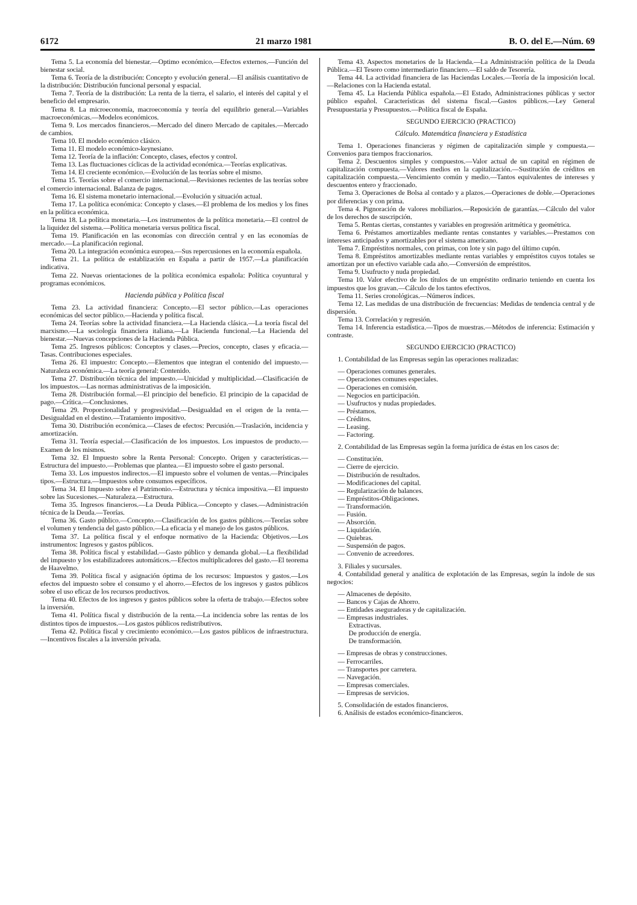6172 21 marzo 1981 B. O. del E.—Núm. 69
Tema 5. La economía del bienestar.—Optimo económico.—Efectos externos.—Función del bienestar social.
Tema 6. Teoría de la distribución: Concepto y evolución general.—El análisis cuantitativo de la distribución: Distribución funcional personal y espacial.
Tema 7. Teoría de la distribución: La renta de la tierra, el salario, el interés del capital y el beneficio del empresario.
Tema 8. La microeconomía, macroeconomía y teoría del equilibrio general.—Variables macroeconómicas.—Modelos económicos.
Tema 9. Los mercados financieros.—Mercado del dinero Mercado de capitales.—Mercado de cambios.
Tema 10. El modelo económico clásico.
Tema 11. El modelo económico-keynesiano.
Tema 12. Teoría de la inflación: Concepto, clases, efectos y control.
Tema 13. Las fluctuaciones cíclicas de la actividad económica.—Teorías explicativas.
Tema 14. El creciente económico.—Evolución de las teorías sobre el mismo.
Tema 15. Teorías sobre el comercio internacional.—Revisiones recientes de las teorías sobre el comercio internacional. Balanza de pagos.
Tema 16. El sistema monetario internacional.—Evolución y situación actual.
Tema 17. La política económica: Concepto y clases.—El problema de los medios y los fines en la política económica.
Tema 18. La política monetaria.—Los instrumentos de la política monetaria.—El control de la liquidez del sistema.—Política monetaria versus política fiscal.
Tema 19. Planificación en las economías con dirección central y en las economías de mercado.—La planificación regional.
Tema 20. La integración económica europea.—Sus repercusiones en la economía española.
Tema 21. La política de establización en España a partir de 1957.—La planificación indicativa.
Tema 22. Nuevas orientaciones de la política económica española: Política coyuntural y programas económicos.
Hacienda pública y Política fiscal
Tema 23. La actividad financiera: Concepto.—El sector público.—Las operaciones económicas del sector público.—Hacienda y política fiscal.
Tema 24. Teorías sobre la actividad financiera.—La Hacienda clásica.—La teoría fiscal del marxismo.—La sociología financiera italiana.—La Hacienda funcional.—La Hacienda del bienestar.—Nuevas concepciones de la Hacienda Pública.
Tema 25. Ingresos públicos: Conceptos y clases.—Precios, concepto, clases y eficacia.—Tasas. Contribuciones especiales.
Tema 26. El impuesto: Concepto.—Elementos que integran el contenido del impuesto.—Naturaleza económica.—La teoría general: Contenido.
Tema 27. Distribución técnica del impuesto.—Unicidad y multiplicidad.—Clasificación de los impuestos.—Las normas administrativas de la imposición.
Tema 28. Distribución formal.—El principio del beneficio. El principio de la capacidad de pago.—Crítica.—Conclusiones.
Tema 29. Proporcionalidad y progresividad.—Desigualdad en el origen de la renta.—Desigualdad en el destino.—Tratamiento impositivo.
Tema 30. Distribución económica.—Clases de efectos: Percusión.—Traslación, incidencia y amortización.
Tema 31. Teoría especial.—Clasificación de los impuestos. Los impuestos de producto.—Examen de los mismos.
Tema 32. El Impuesto sobre la Renta Personal: Concepto. Origen y características.—Estructura del impuesto.—Problemas que plantea.—El impuesto sobre el gasto personal.
Tema 33. Los impuestos indirectos.—El impuesto sobre el volumen de ventas.—Principales tipos.—Estructura.—Impuestos sobre consumos específicos.
Tema 34. El Impuesto sobre el Patrimonio.—Estructura y técnica impositiva.—El impuesto sobre las Sucesiones.—Naturaleza.—Estructura.
Tema 35. Ingresos financieros.—La Deuda Pública.—Concepto y clases.—Administración técnica de la Deuda.—Teorías.
Tema 36. Gasto público.—Concepto.—Clasificación de los gastos públicos.—Teorías sobre el volumen y tendencia del gasto público.—La eficacia y el manejo de los gastos públicos.
Tema 37. La política fiscal y el enfoque normativo de la Hacienda: Objetivos.—Los instrumentos: Ingresos y gastos públicos.
Tema 38. Política fiscal y estabilidad.—Gasto público y demanda global.—La flexibilidad del impuesto y los estabilizadores automáticos.—Efectos multiplicadores del gasto.—El teorema de Haavelmo.
Tema 39. Política fiscal y asignación óptima de los recursos: Impuestos y gastos.—Los efectos del impuesto sobre el consumo y el ahorro.—Efectos de los ingresos y gastos públicos sobre el uso eficaz de los recursos productivos.
Tema 40. Efectos de los ingresos y gastos públicos sobre la oferta de trabajo.—Efectos sobre la inversión.
Tema 41. Política fiscal y distribución de la renta.—La incidencia sobre las rentas de los distintos tipos de impuestos.—Los gastos públicos redistributivos.
Tema 42. Política fiscal y crecimiento económico.—Los gastos públicos de infraestructura.—Incentivos fiscales a la inversión privada.
Tema 43. Aspectos monetarios de la Hacienda.—La Administración política de la Deuda Pública.—El Tesoro como intermediario financiero.—El saldo de Tesorería.
Tema 44. La actividad financiera de las Haciendas Locales.—Teoría de la imposición local.—Relaciones con la Hacienda estatal.
Tema 45. La Hacienda Pública española.—El Estado, Administraciones públicas y sector público español. Características del sistema fiscal.—Gastos públicos.—Ley General Presupuestaria y Presupuestos.—Política fiscal de España.
SEGUNDO EJERCICIO (PRACTICO)
Cálculo. Matemática financiera y Estadística
Tema 1. Operaciones financieras y régimen de capitalización simple y compuesta.—Convenios para tiempos fraccionarios.
Tema 2. Descuentos simples y compuestos.—Valor actual de un capital en régimen de capitalización compuesta.—Valores medios en la capitalización.—Sustitución de créditos en capitalización compuesta.—Vencimiento común y medio.—Tantos equivalentes de intereses y descuentos entero y fraccionado.
Tema 3. Operaciones de Bolsa al contado y a plazos.—Operaciones de doble.—Operaciones por diferencias y con prima.
Tema 4. Pignoración de valores mobiliarios.—Reposición de garantías.—Cálculo del valor de los derechos de suscripción.
Tema 5. Rentas ciertas, constantes y variables en progresión aritmética y geométrica.
Tema 6. Préstamos amortizables mediante rentas constantes y variables.—Prestamos con intereses anticipados y amortizables por el sistema americano.
Tema 7. Empréstitos normales, con primas, con lote y sin pago del último cupón.
Tema 8. Empréstitos amortizables mediante rentas variables y empréstitos cuyos totales se amortizan por un efectivo variable cada año.—Conversión de empréstitos.
Tema 9. Usufructo y nuda propiedad.
Tema 10. Valor efectivo de los títulos de un empréstito ordinario teniendo en cuenta los impuestos que los gravan.—Cálculo de los tantos efectivos.
Tema 11. Series cronológicas.—Números índices.
Tema 12. Las medidas de una distribución de frecuencias: Medidas de tendencia central y de dispersión.
Tema 13. Correlación y regresión.
Tema 14. Inferencia estadística.—Tipos de muestras.—Métodos de inferencia: Estimación y contraste.
SEGUNDO EJERCICIO (PRACTICO)
1. Contabilidad de las Empresas según las operaciones realizadas:
— Operaciones comunes generales.
— Operaciones comunes especiales.
— Operaciones en comisión.
— Negocios en participación.
— Usufructos y nudas propiedades.
— Préstamos.
— Créditos.
— Leasing.
— Factoring.
2. Contabilidad de las Empresas según la forma jurídica de éstas en los casos de:
— Constitución.
— Cierre de ejercicio.
— Distribución de resultados.
— Modificaciones del capital.
— Regularización de balances.
— Empréstitos-Obligaciones.
— Transformación.
— Fusión.
— Absorción.
— Liquidación.
— Quiebras.
— Suspensión de pagos.
— Convenio de acreedores.
3. Filiales y sucursales.
4. Contabilidad general y analítica de explotación de las Empresas, según la índole de sus negocios:
— Almacenes de depósito.
— Bancos y Cajas de Ahorro.
— Entidades aseguradoras y de capitalización.
— Empresas industriales.
Extractivas.
De producción de energía.
De transformación.
— Empresas de obras y construcciones.
— Ferrocarriles.
— Transportes por carretera.
— Navegación.
— Empresas comerciales.
— Empresas de servicios.
5. Consolidación de estados financieros.
6. Análisis de estados económico-financieros.